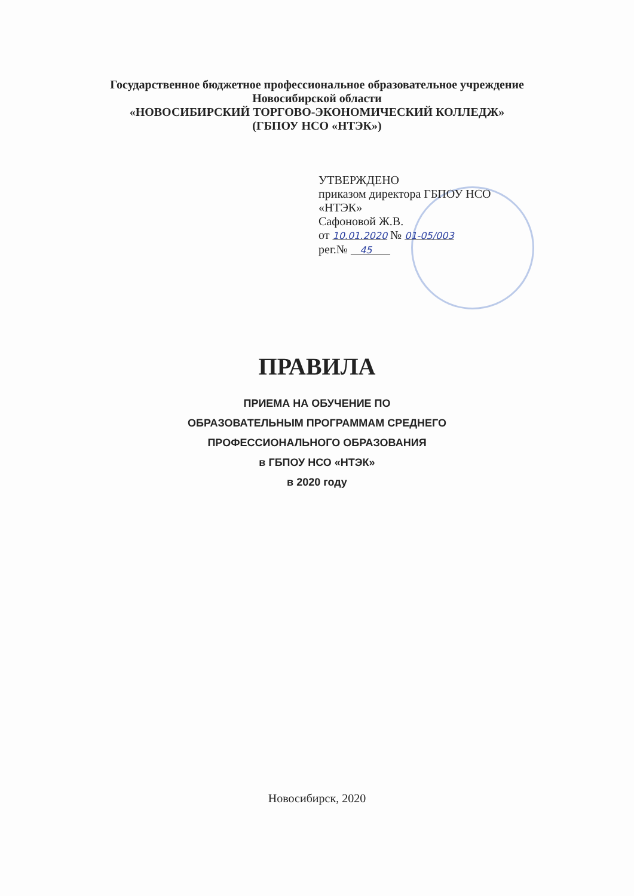Государственное бюджетное профессиональное образовательное учреждение
Новосибирской области
«НОВОСИБИРСКИЙ ТОРГОВО-ЭКОНОМИЧЕСКИЙ КОЛЛЕДЖ»
(ГБПОУ НСО «НТЭК»)
УТВЕРЖДЕНО
приказом директора ГБПОУ НСО
«НТЭК»
Сафоновой Ж.В.
от 10.01.2020 № 01-05/003
рег.№ 45
ПРАВИЛА
ПРИЕМА НА ОБУЧЕНИЕ ПО
ОБРАЗОВАТЕЛЬНЫМ ПРОГРАММАМ СРЕДНЕГО
ПРОФЕССИОНАЛЬНОГО ОБРАЗОВАНИЯ
в ГБПОУ НСО «НТЭК»
в 2020 году
Новосибирск, 2020